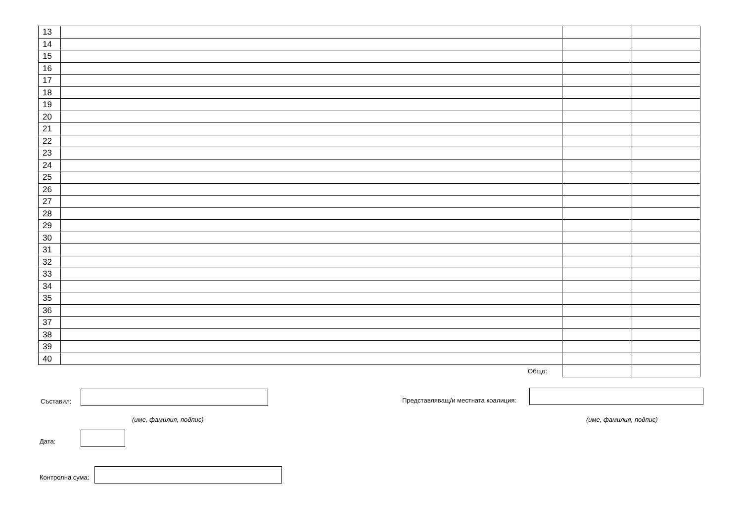| 13 | | | |
| 14 | | | |
| 15 | | | |
| 16 | | | |
| 17 | | | |
| 18 | | | |
| 19 | | | |
| 20 | | | |
| 21 | | | |
| 22 | | | |
| 23 | | | |
| 24 | | | |
| 25 | | | |
| 26 | | | |
| 27 | | | |
| 28 | | | |
| 29 | | | |
| 30 | | | |
| 31 | | | |
| 32 | | | |
| 33 | | | |
| 34 | | | |
| 35 | | | |
| 36 | | | |
| 37 | | | |
| 38 | | | |
| 39 | | | |
| 40 | | | |
| | Общо: | | |
Съставил: Представляващ/и местната коалиция:
(име, фамилия, подпис) (име, фамилия, подпис)
Дата:
Контролна сума: